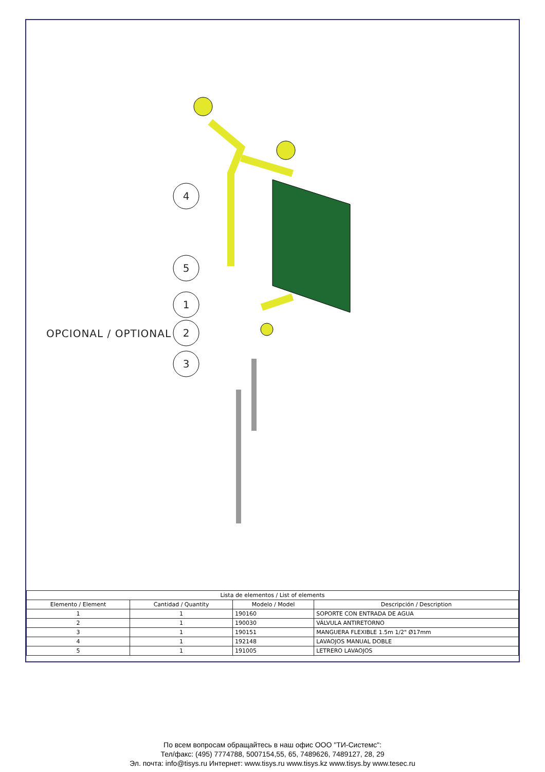4
5
1
2
3
OPCIONAL / OPTIONAL
| Lista de elementos / List of elements | | | |
| --- | --- | --- | --- |
| Elemento / Element | Cantidad / Quantity | Modelo / Model | Descripción / Description |
| 1 | 1 | 190160 | SOPORTE CON ENTRADA DE AGUA |
| 2 | 1 | 190030 | VÁLVULA ANTIRETORNO |
| 3 | 1 | 190151 | MANGUERA FLEXIBLE 1.5m 1/2" Ø17mm |
| 4 | 1 | 192148 | LAVAOJOS MANUAL DOBLE |
| 5 | 1 | 191005 | LETRERO LAVAOJOS |
По всем вопросам обращайтесь в наш офис ООО "ТИ-Системс":
Тел/факс: (495) 7774788, 5007154,55, 65, 7489626, 7489127, 28, 29
Эл. почта: info@tisys.ru Интернет: www.tisys.ru www.tisys.kz www.tisys.by www.tesec.ru